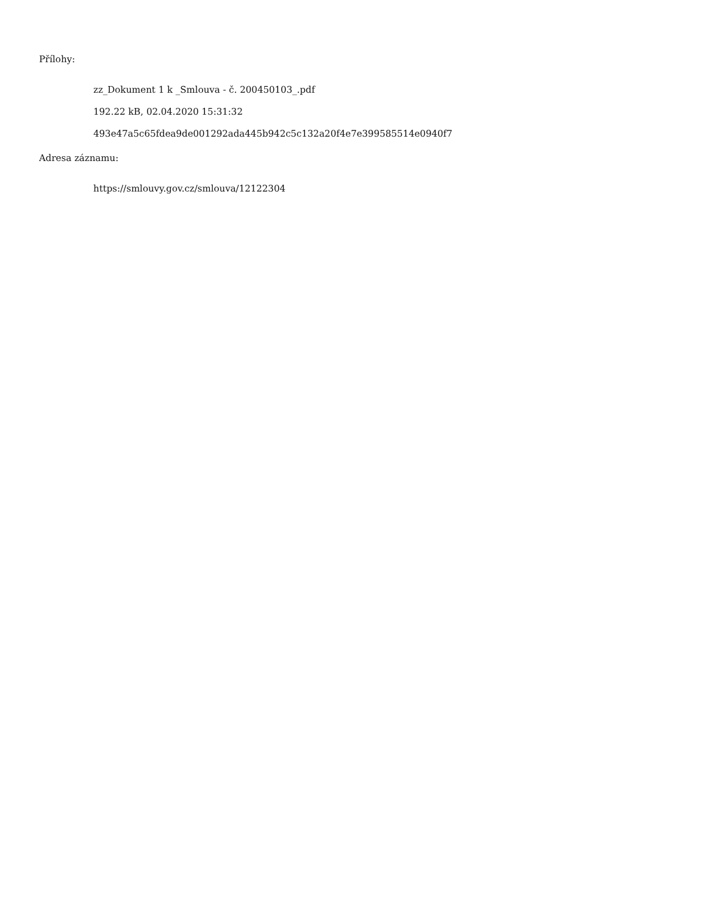Přílohy:
zz_Dokument 1 k _Smlouva - č. 200450103_.pdf
192.22 kB, 02.04.2020 15:31:32
493e47a5c65fdea9de001292ada445b942c5c132a20f4e7e399585514e0940f7
Adresa záznamu:
https://smlouvy.gov.cz/smlouva/12122304